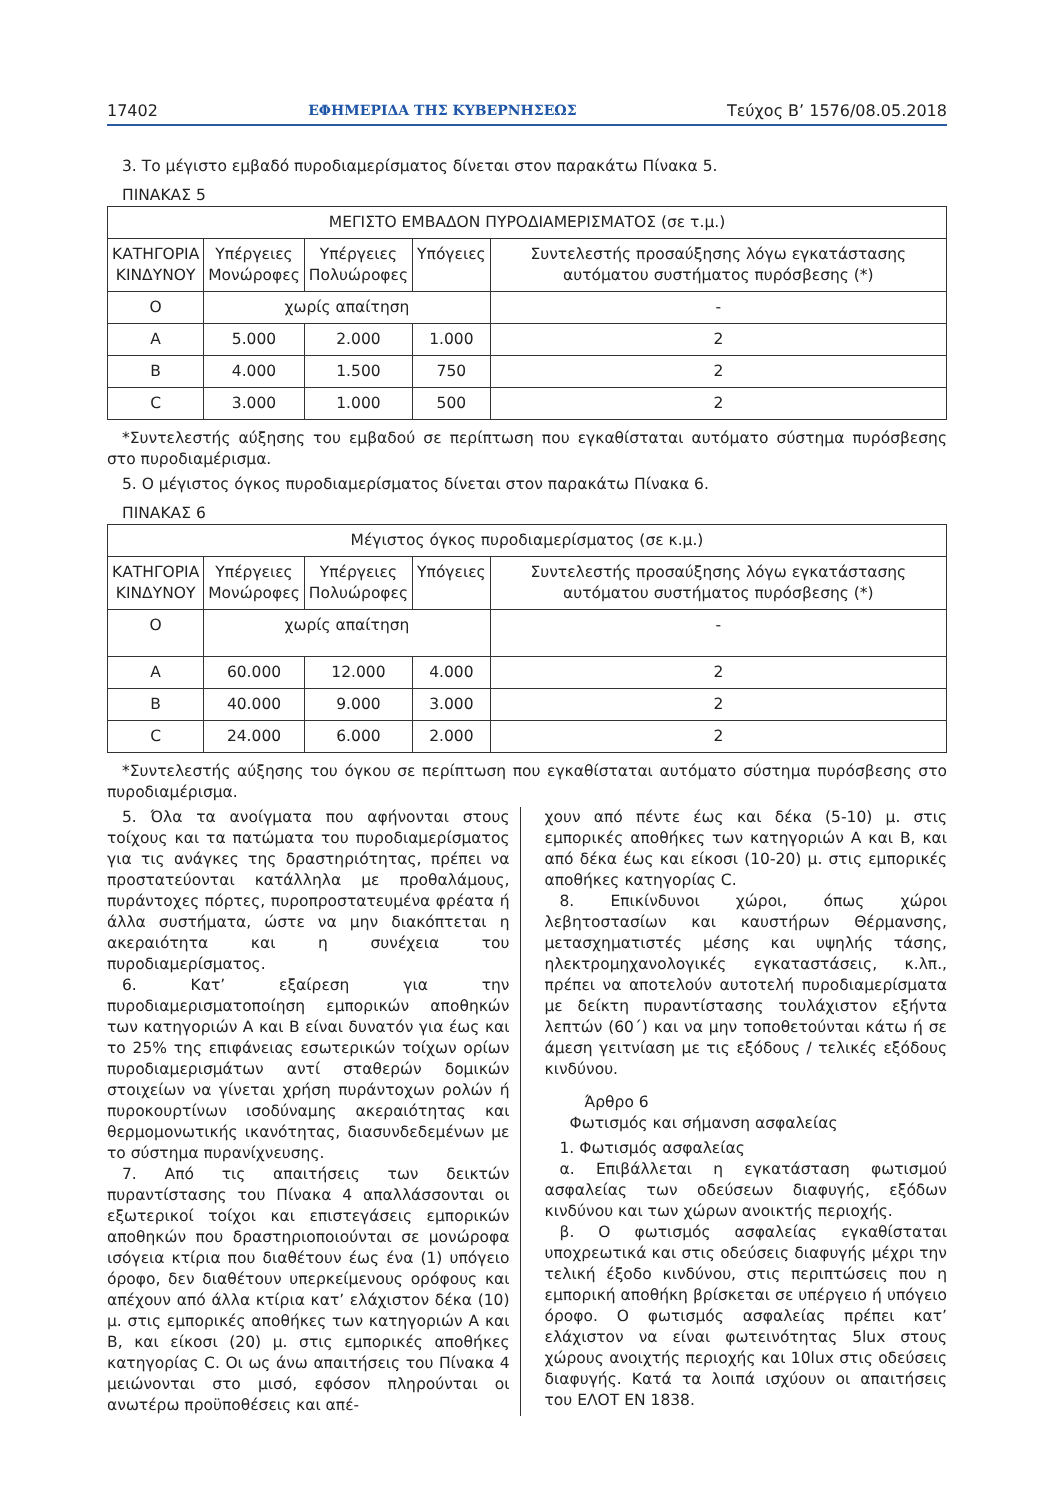17402 ΕΦΗΜΕΡΙΔΑ ΤΗΣ ΚΥΒΕΡΝΗΣΕΩΣ Τεύχος Β’ 1576/08.05.2018
3. Το μέγιστο εμβαδό πυροδιαμερίσματος δίνεται στον παρακάτω Πίνακα 5.
ΠΙΝΑΚΑΣ 5
| ΜΕΓΙΣΤΟ ΕΜΒΑΔΟΝ ΠΥΡΟΔΙΑΜΕΡΙΣΜΑΤΟΣ (σε τ.μ.) | | | | |
| --- | --- | --- | --- | --- |
| ΚΑΤΗΓΟΡΙΑ ΚΙΝΔΥΝΟΥ | Υπέργειες Μονώροφες | Υπέργειες Πολυώροφες | Υπόγειες | Συντελεστής προσαύξησης λόγω εγκατάστασης αυτόματου συστήματος πυρόσβεσης (*) |
| Ο | χωρίς απαίτηση | | | - |
| Α | 5.000 | 2.000 | 1.000 | 2 |
| Β | 4.000 | 1.500 | 750 | 2 |
| C | 3.000 | 1.000 | 500 | 2 |
*Συντελεστής αύξησης του εμβαδού σε περίπτωση που εγκαθίσταται αυτόματο σύστημα πυρόσβεσης στο πυροδιαμέρισμα.
5. Ο μέγιστος όγκος πυροδιαμερίσματος δίνεται στον παρακάτω Πίνακα 6.
ΠΙΝΑΚΑΣ 6
| Μέγιστος όγκος πυροδιαμερίσματος (σε κ.μ.) | | | | |
| --- | --- | --- | --- | --- |
| ΚΑΤΗΓΟΡΙΑ ΚΙΝΔΥΝΟΥ | Υπέργειες Μονώροφες | Υπέργειες Πολυώροφες | Υπόγειες | Συντελεστής προσαύξησης λόγω εγκατάστασης αυτόματου συστήματος πυρόσβεσης (*) |
| Ο | χωρίς απαίτηση | | | - |
| Α | 60.000 | 12.000 | 4.000 | 2 |
| Β | 40.000 | 9.000 | 3.000 | 2 |
| C | 24.000 | 6.000 | 2.000 | 2 |
*Συντελεστής αύξησης του όγκου σε περίπτωση που εγκαθίσταται αυτόματο σύστημα πυρόσβεσης στο πυροδιαμέρισμα.
5. Όλα τα ανοίγματα που αφήνονται στους τοίχους και τα πατώματα του πυροδιαμερίσματος για τις ανάγκες της δραστηριότητας, πρέπει να προστατεύονται κατάλληλα με προθαλάμους, πυράντοχες πόρτες, πυροπροστατευμένα φρέατα ή άλλα συστήματα, ώστε να μην διακόπτεται η ακεραιότητα και η συνέχεια του πυροδιαμερίσματος.
6. Κατ’ εξαίρεση για την πυροδιαμερισματοποίηση εμπορικών αποθηκών των κατηγοριών Α και Β είναι δυνατόν για έως και το 25% της επιφάνειας εσωτερικών τοίχων ορίων πυροδιαμερισμάτων αντί σταθερών δομικών στοιχείων να γίνεται χρήση πυράντοχων ρολών ή πυροκουρτίνων ισοδύναμης ακεραιότητας και θερμομονωτικής ικανότητας, διασυνδεδεμένων με το σύστημα πυρανίχνευσης.
7. Από τις απαιτήσεις των δεικτών πυραντίστασης του Πίνακα 4 απαλλάσσονται οι εξωτερικοί τοίχοι και επιστεγάσεις εμπορικών αποθηκών που δραστηριοποιούνται σε μονώροφα ισόγεια κτίρια που διαθέτουν έως ένα (1) υπόγειο όροφο, δεν διαθέτουν υπερκείμενους ορόφους και απέχουν από άλλα κτίρια κατ’ ελάχιστον δέκα (10) μ. στις εμπορικές αποθήκες των κατηγοριών Α και Β, και είκοσι (20) μ. στις εμπορικές αποθήκες κατηγορίας C. Οι ως άνω απαιτήσεις του Πίνακα 4 μειώνονται στο μισό, εφόσον πληρούνται οι ανωτέρω προϋποθέσεις και απέ-
χουν από πέντε έως και δέκα (5-10) μ. στις εμπορικές αποθήκες των κατηγοριών Α και Β, και από δέκα έως και είκοσι (10-20) μ. στις εμπορικές αποθήκες κατηγορίας C.
8. Επικίνδυνοι χώροι, όπως χώροι λεβητοστασίων και καυστήρων Θέρμανσης, μετασχηματιστές μέσης και υψηλής τάσης, ηλεκτρομηχανολογικές εγκαταστάσεις, κ.λπ., πρέπει να αποτελούν αυτοτελή πυροδιαμερίσματα με δείκτη πυραντίστασης τουλάχιστον εξήντα λεπτών (60΄) και να μην τοποθετούνται κάτω ή σε άμεση γειτνίαση με τις εξόδους / τελικές εξόδους κινδύνου.
Άρθρο 6
Φωτισμός και σήμανση ασφαλείας
1. Φωτισμός ασφαλείας
α. Επιβάλλεται η εγκατάσταση φωτισμού ασφαλείας των οδεύσεων διαφυγής, εξόδων κινδύνου και των χώρων ανοικτής περιοχής.
β. Ο φωτισμός ασφαλείας εγκαθίσταται υποχρεωτικά και στις οδεύσεις διαφυγής μέχρι την τελική έξοδο κινδύνου, στις περιπτώσεις που η εμπορική αποθήκη βρίσκεται σε υπέργειο ή υπόγειο όροφο. Ο φωτισμός ασφαλείας πρέπει κατ’ ελάχιστον να είναι φωτεινότητας 5lux στους χώρους ανοιχτής περιοχής και 10lux στις οδεύσεις διαφυγής. Κατά τα λοιπά ισχύουν οι απαιτήσεις του ΕΛΟΤ ΕΝ 1838.